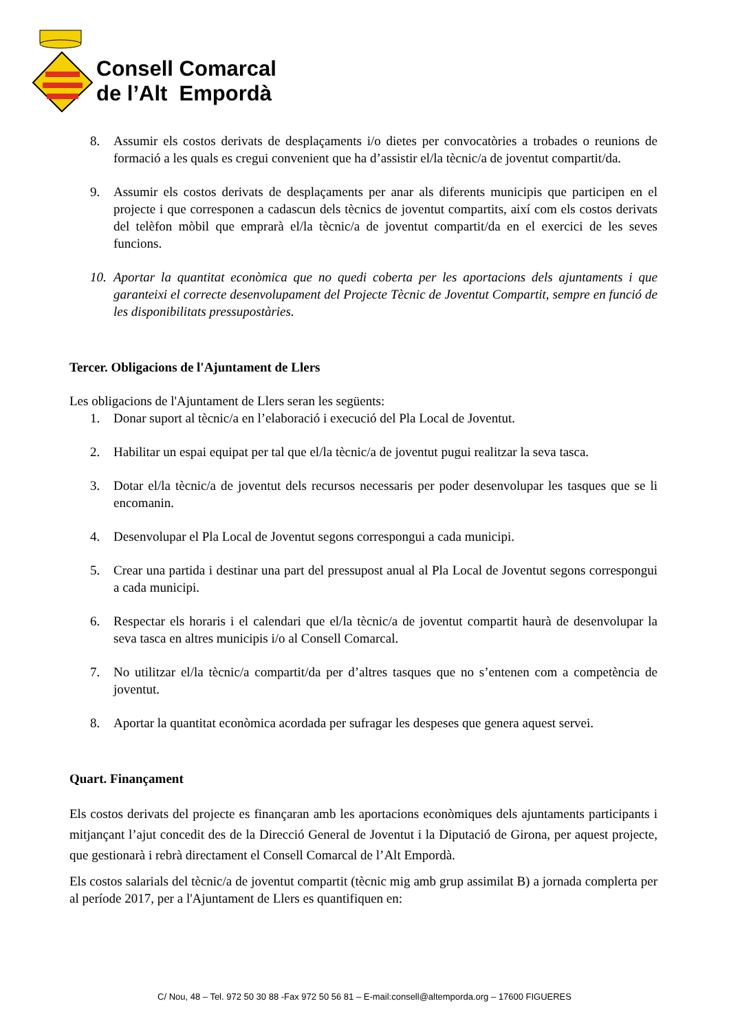Consell Comarcal
de l’Alt Empordà
8. Assumir els costos derivats de desplaçaments i/o dietes per convocatòries a trobades o reunions de formació a les quals es cregui convenient que ha d’assistir el/la tècnic/a de joventut compartit/da.
9. Assumir els costos derivats de desplaçaments per anar als diferents municipis que participen en el projecte i que corresponen a cadascun dels tècnics de joventut compartits, així com els costos derivats del telèfon mòbil que emprarà el/la tècnic/a de joventut compartit/da en el exercici de les seves funcions.
10. Aportar la quantitat econòmica que no quedi coberta per les aportacions dels ajuntaments i que garanteixi el correcte desenvolupament del Projecte Tècnic de Joventut Compartit, sempre en funció de les disponibilitats pressupostàries.
Tercer. Obligacions de l'Ajuntament de Llers
Les obligacions de l'Ajuntament de Llers seran les següents:
1. Donar suport al tècnic/a en l’elaboració i execució del Pla Local de Joventut.
2. Habilitar un espai equipat per tal que el/la tècnic/a de joventut pugui realitzar la seva tasca.
3. Dotar el/la tècnic/a de joventut dels recursos necessaris per poder desenvolupar les tasques que se li encomanin.
4. Desenvolupar el Pla Local de Joventut segons correspongui a cada municipi.
5. Crear una partida i destinar una part del pressupost anual al Pla Local de Joventut segons correspongui a cada municipi.
6. Respectar els horaris i el calendari que el/la tècnic/a de joventut compartit haurà de desenvolupar la seva tasca en altres municipis i/o al Consell Comarcal.
7. No utilitzar el/la tècnic/a compartit/da per d’altres tasques que no s’entenen com a competència de joventut.
8. Aportar la quantitat econòmica acordada per sufragar les despeses que genera aquest servei.
Quart. Finançament
Els costos derivats del projecte es finançaran amb les aportacions econòmiques dels ajuntaments participants i mitjançant l’ajut concedit des de la Direcció General de Joventut i la Diputació de Girona, per aquest projecte, que gestionarà i rebrà directament el Consell Comarcal de l’Alt Empordà.
Els costos salarials del tècnic/a de joventut compartit (tècnic mig amb grup assimilat B) a jornada complerta per al període 2017, per a l'Ajuntament de Llers es quantifiquen en:
C/ Nou, 48 – Tel. 972 50 30 88 -Fax 972 50 56 81 – E-mail:consell@altemporda.org – 17600 FIGUERES